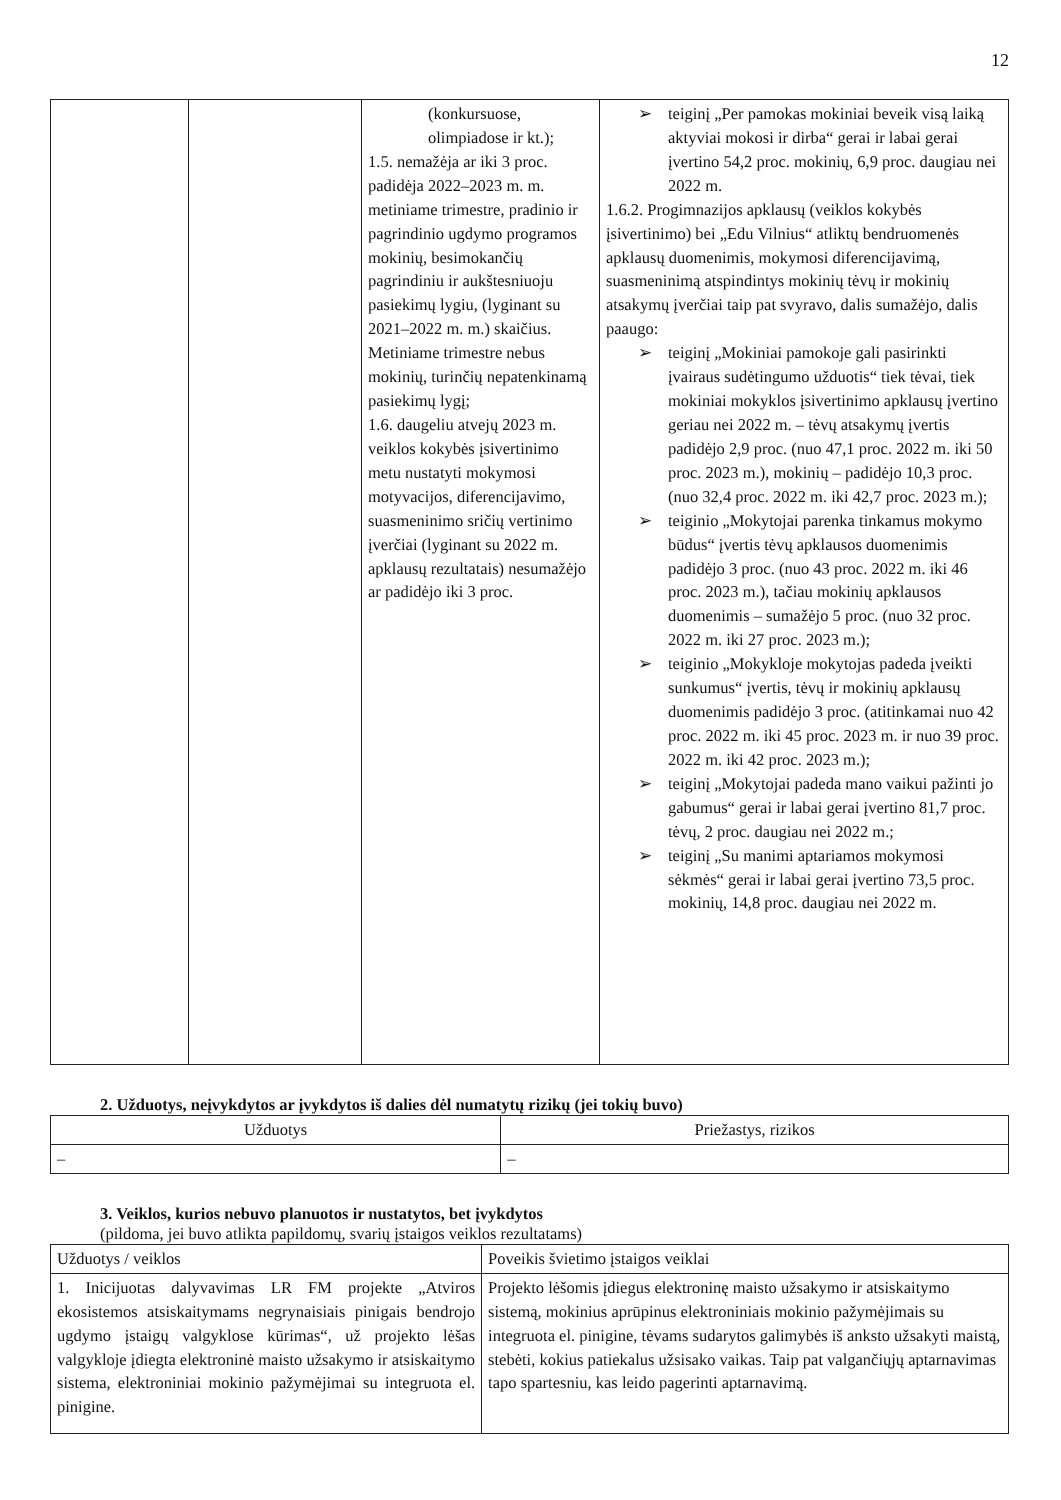12
| | | (konkursuose, olimpiadose ir kt.); 1.5. nemažėja ar iki 3 proc. padidėja 2022–2023 m. m. metiniame trimestre, pradinio ir pagrindinio ugdymo programos mokinių, besimokančių pagrindiniu ir aukštesniuoju pasiekimų lygiu, (lyginant su 2021–2022 m. m.) skaičius. Metiniame trimestre nebus mokinių, turinčių nepatenkinamą pasiekimų lygį; 1.6. daugeliu atvejų 2023 m. veiklos kokybės įsivertinimo metu nustatyti mokymosi motyvacijos, diferencijavimo, suasmeninimo sričių vertinimo įverčiai (lyginant su 2022 m. apklausų rezultatais) nesumažėjo ar padidėjo iki 3 proc. | ➢ teiginį „Per pamokas mokiniai beveik visą laiką aktyviai mokosi ir dirba“ gerai ir labai gerai įvertino 54,2 proc. mokinių, 6,9 proc. daugiau nei 2022 m. 1.6.2. Progimnazijos apklausų (veiklos kokybės įsivertinimo) bei „Edu Vilnius“ atliktų bendruomenės apklausų duomenimis, mokymosi diferencijavimą, suasmeninimą atspindintys mokinių tėvų ir mokinių atsakymų įverčiai taip pat svyravo, dalis sumažėjo, dalis paaugo: ➢ teiginį „Mokiniai pamokoje gali pasirinkti įvairaus sudėtingumo užduotis“ tiek tėvai, tiek mokiniai mokyklos įsivertinimo apklausų įvertino geriau nei 2022 m. – tėvų atsakymų įvertis padidėjo 2,9 proc. (nuo 47,1 proc. 2022 m. iki 50 proc. 2023 m.), mokinių – padidėjo 10,3 proc. (nuo 32,4 proc. 2022 m. iki 42,7 proc. 2023 m.); ➢ teiginio „Mokytojai parenka tinkamus mokymo būdus“ įvertis tėvų apklausos duomenimis padidėjo 3 proc. (nuo 43 proc. 2022 m. iki 46 proc. 2023 m.), tačiau mokinių apklausos duomenimis – sumažėjo 5 proc. (nuo 32 proc. 2022 m. iki 27 proc. 2023 m.); ➢ teiginio „Mokykloje mokytojas padeda įveikti sunkumus“ įvertis, tėvų ir mokinių apklausų duomenimis padidėjo 3 proc. (atitinkamai nuo 42 proc. 2022 m. iki 45 proc. 2023 m. ir nuo 39 proc. 2022 m. iki 42 proc. 2023 m.); ➢ teiginį „Mokytojai padeda mano vaikui pažinti jo gabumus“ gerai ir labai gerai įvertino 81,7 proc. tėvų, 2 proc. daugiau nei 2022 m.; ➢ teiginį „Su manimi aptariamos mokymosi sėkmės“ gerai ir labai gerai įvertino 73,5 proc. mokinių, 14,8 proc. daugiau nei 2022 m. |
2. Užduotys, neįvykdytos ar įvykdytos iš dalies dėl numatytų rizikų (jei tokių buvo)
| Užduotys | Priežastys, rizikos |
| --- | --- |
| – | – |
3. Veiklos, kurios nebuvo planuotos ir nustatytos, bet įvykdytos
(pildoma, jei buvo atlikta papildomų, svarių įstaigos veiklos rezultatams)
| Užduotys / veiklos | Poveikis švietimo įstaigos veiklai |
| 1. Inicijuotas dalyvavimas LR FM projekte „Atviros ekosistemos atsiskaitymams negrynaisiais pinigais bendrojo ugdymo įstaigų valgyklose kūrimas“, už projekto lėšas valgykloje įdiegta elektroninė maisto užsakymo ir atsiskaitymo sistema, elektroniniai mokinio pažymėjimai su integruota el. pinigine. | Projekto lėšomis įdiegus elektroninę maisto užsakymo ir atsiskaitymo sistemą, mokinius aprūpinus elektroniniais mokinio pažymėjimais su integruota el. pinigine, tėvams sudarytos galimybės iš anksto užsakyti maistą, stebėti, kokius patiekalus užsisako vaikas. Taip pat valgančiųjų aptarnavimas tapo spartesniu, kas leido pagerinti aptarnavimą. |